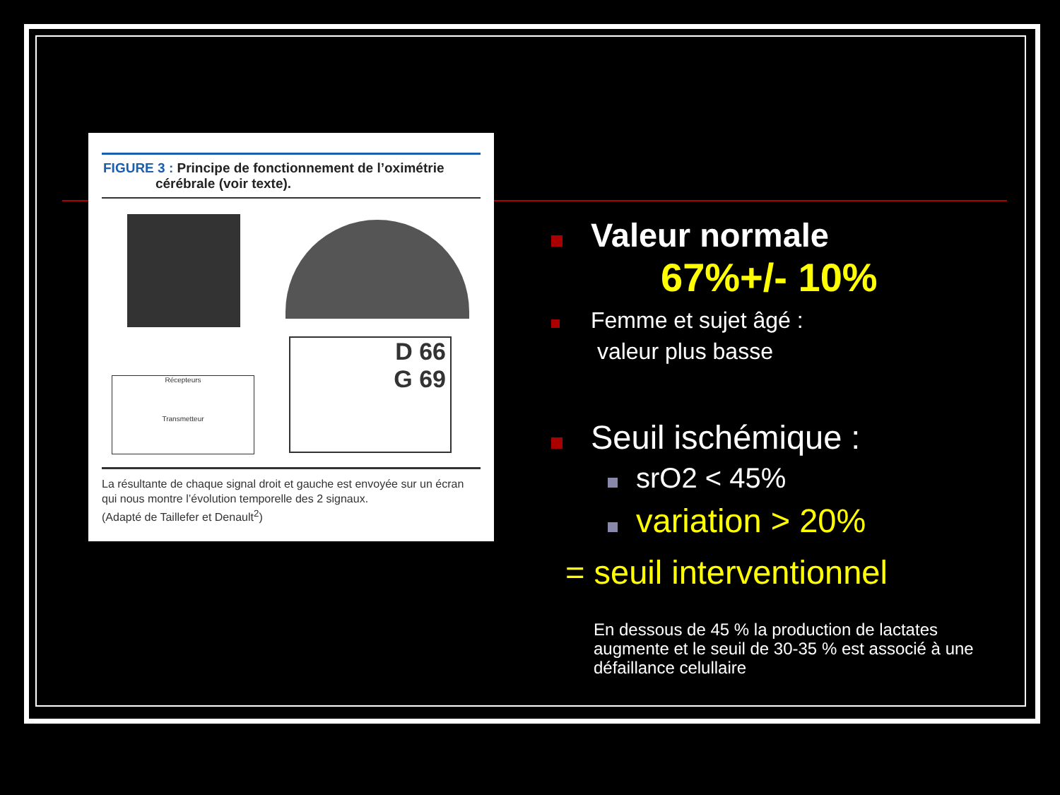FIGURE 3 : Principe de fonctionnement de l’oximétrie
cérébrale (voir texte).
Récepteurs
Transmetteur
D 66
G 69
La résultante de chaque signal droit et gauche est envoyée sur un écran qui nous montre l’évolution temporelle des 2 signaux.
(Adapté de Taillefer et Denault<sup>2</sup>)
Valeur normale
67%+/- 10%
Femme et sujet âgé :
valeur plus basse
Seuil ischémique :
srO2 < 45%
variation > 20%
= seuil interventionnel
En dessous de 45 % la production de lactates augmente et le seuil de 30-35 % est associé à une défaillance celullaire